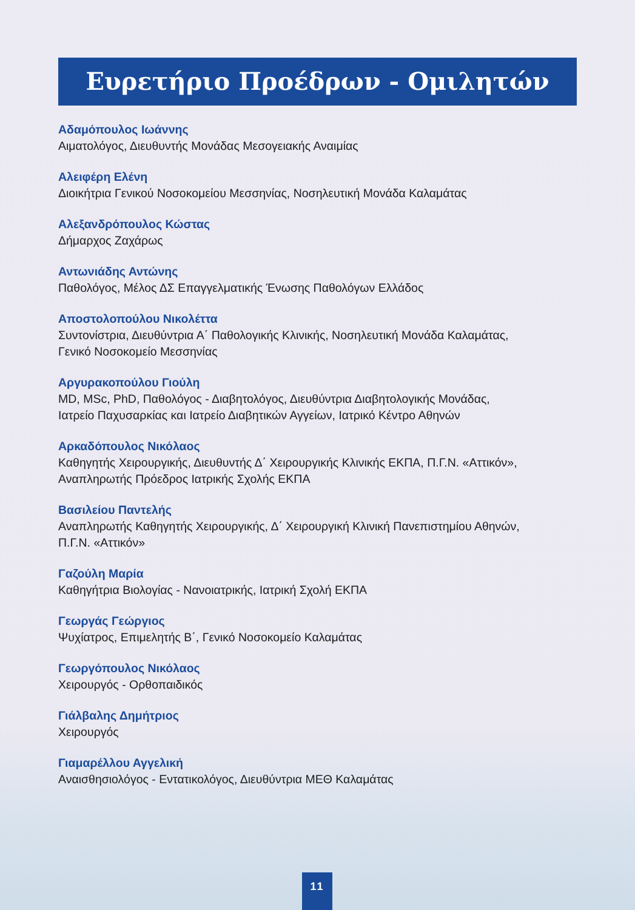Ευρετήριο Προέδρων - Ομιλητών
Αδαμόπουλος Ιωάννης
Αιματολόγος, Διευθυντής Μονάδας Μεσογειακής Αναιμίας
Αλειφέρη Ελένη
Διοικήτρια Γενικού Νοσοκομείου Μεσσηνίας, Νοσηλευτική Μονάδα Καλαμάτας
Αλεξανδρόπουλος Κώστας
Δήμαρχος Ζαχάρως
Αντωνιάδης Αντώνης
Παθολόγος, Μέλος ΔΣ Επαγγελματικής Ένωσης Παθολόγων Ελλάδος
Αποστολοπούλου Νικολέττα
Συντονίστρια, Διευθύντρια Α΄ Παθολογικής Κλινικής, Νοσηλευτική Μονάδα Καλαμάτας,
Γενικό Νοσοκομείο Μεσσηνίας
Αργυρακοπούλου Γιούλη
MD, MSc, PhD, Παθολόγος - Διαβητολόγος, Διευθύντρια Διαβητολογικής Μονάδας,
Ιατρείο Παχυσαρκίας και Ιατρείο Διαβητικών Αγγείων, Ιατρικό Κέντρο Αθηνών
Αρκαδόπουλος Νικόλαος
Καθηγητής Χειρουργικής, Διευθυντής Δ΄ Χειρουργικής Κλινικής ΕΚΠΑ, Π.Γ.Ν. «Αττικόν»,
Αναπληρωτής Πρόεδρος Ιατρικής Σχολής ΕΚΠΑ
Βασιλείου Παντελής
Αναπληρωτής Καθηγητής Χειρουργικής, Δ΄ Χειρουργική Κλινική Πανεπιστημίου Αθηνών,
Π.Γ.Ν. «Αττικόν»
Γαζούλη Μαρία
Καθηγήτρια Βιολογίας - Νανοιατρικής, Ιατρική Σχολή ΕΚΠΑ
Γεωργάς Γεώργιος
Ψυχίατρος, Επιμελητής Β΄, Γενικό Νοσοκομείο Καλαμάτας
Γεωργόπουλος Νικόλαος
Χειρουργός - Ορθοπαιδικός
Γιάλβαλης Δημήτριος
Χειρουργός
Γιαμαρέλλου Αγγελική
Αναισθησιολόγος - Εντατικολόγος, Διευθύντρια ΜΕΘ Καλαμάτας
11